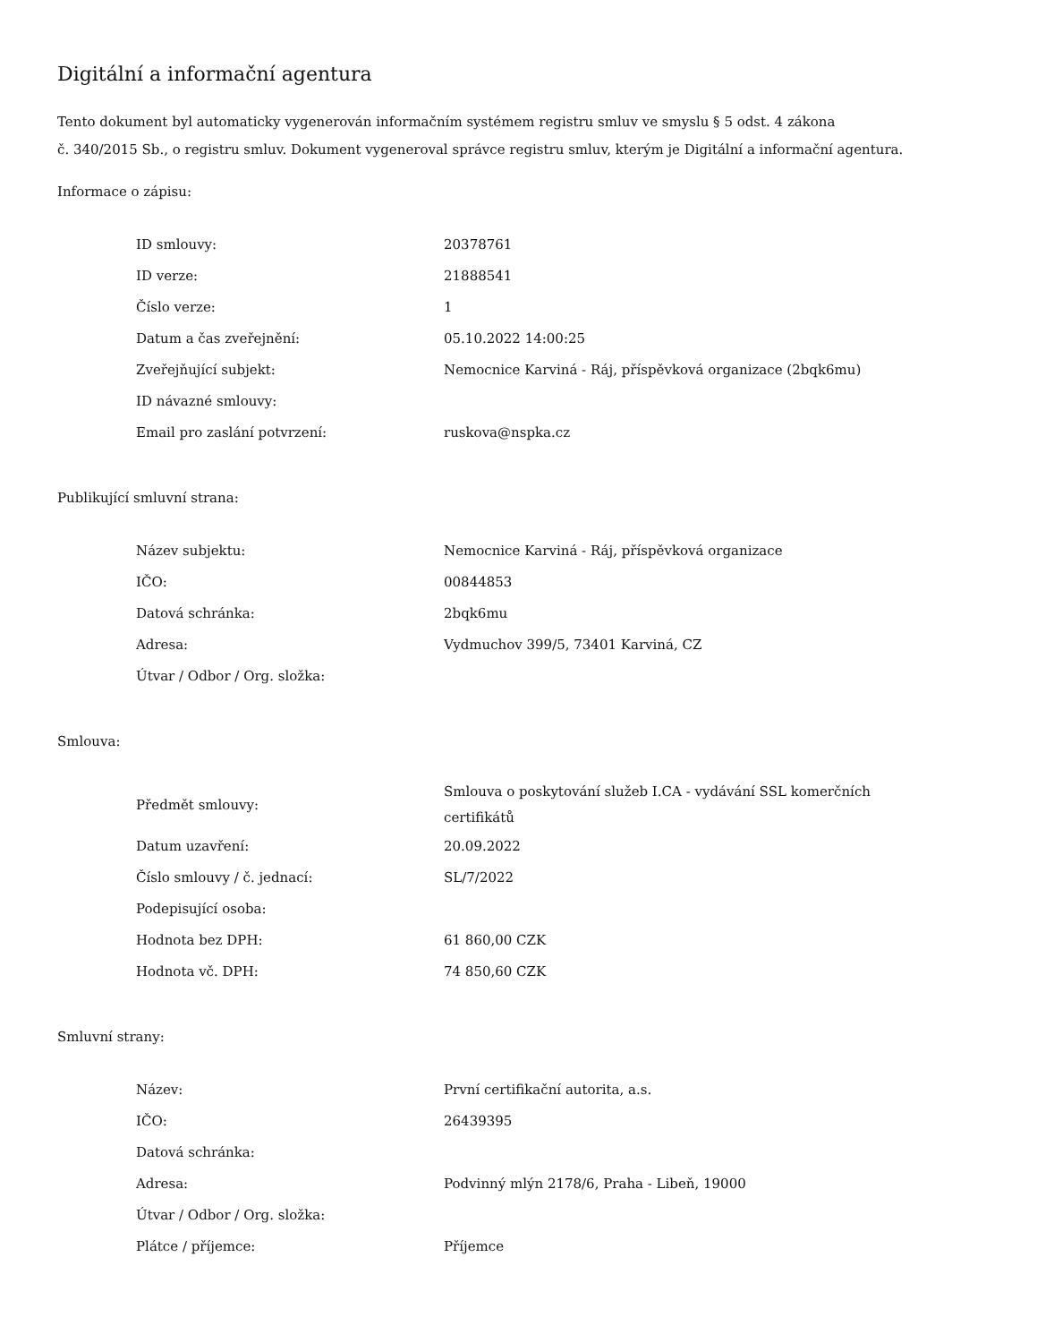Digitální a informační agentura
Tento dokument byl automaticky vygenerován informačním systémem registru smluv ve smyslu § 5 odst. 4 zákona
č. 340/2015 Sb., o registru smluv. Dokument vygeneroval správce registru smluv, kterým je Digitální a informační agentura.
Informace o zápisu:
| ID smlouvy: | 20378761 |
| ID verze: | 21888541 |
| Číslo verze: | 1 |
| Datum a čas zveřejnění: | 05.10.2022 14:00:25 |
| Zveřejňující subjekt: | Nemocnice Karviná - Ráj, příspěvková organizace (2bqk6mu) |
| ID návazné smlouvy: | |
| Email pro zaslání potvrzení: | ruskova@nspka.cz |
Publikující smluvní strana:
| Název subjektu: | Nemocnice Karviná - Ráj, příspěvková organizace |
| IČO: | 00844853 |
| Datová schránka: | 2bqk6mu |
| Adresa: | Vydmuchov 399/5, 73401 Karviná, CZ |
| Útvar / Odbor / Org. složka: | |
Smlouva:
| Předmět smlouvy: | Smlouva o poskytování služeb I.CA - vydávání SSL komerčních certifikátů |
| Datum uzavření: | 20.09.2022 |
| Číslo smlouvy / č. jednací: | SL/7/2022 |
| Podepisující osoba: | |
| Hodnota bez DPH: | 61 860,00 CZK |
| Hodnota vč. DPH: | 74 850,60 CZK |
Smluvní strany:
| Název: | První certifikační autorita, a.s. |
| IČO: | 26439395 |
| Datová schránka: | |
| Adresa: | Podvinný mlýn 2178/6, Praha - Libeň, 19000 |
| Útvar / Odbor / Org. složka: | |
| Plátce / příjemce: | Příjemce |